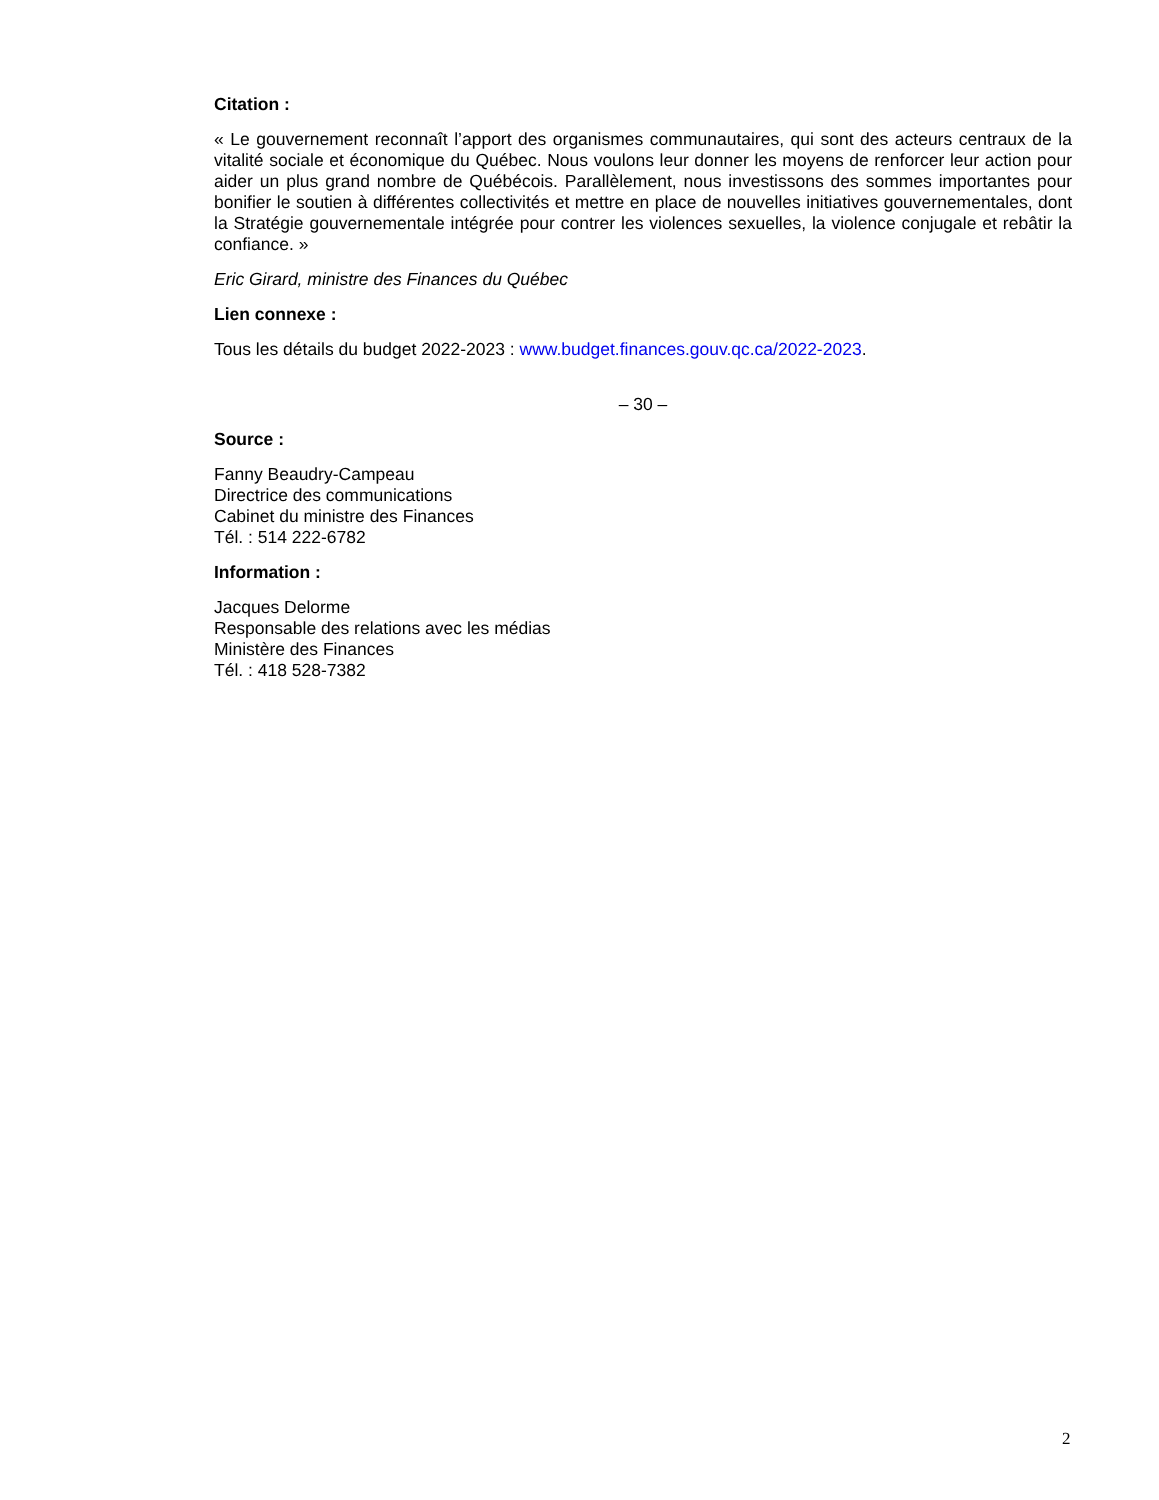Citation :
« Le gouvernement reconnaît l’apport des organismes communautaires, qui sont des acteurs centraux de la vitalité sociale et économique du Québec. Nous voulons leur donner les moyens de renforcer leur action pour aider un plus grand nombre de Québécois. Parallèlement, nous investissons des sommes importantes pour bonifier le soutien à différentes collectivités et mettre en place de nouvelles initiatives gouvernementales, dont la Stratégie gouvernementale intégrée pour contrer les violences sexuelles, la violence conjugale et rebâtir la confiance. »
Eric Girard, ministre des Finances du Québec
Lien connexe :
Tous les détails du budget 2022-2023 : www.budget.finances.gouv.qc.ca/2022-2023.
– 30 –
Source :
Fanny Beaudry-Campeau
Directrice des communications
Cabinet du ministre des Finances
Tél. : 514 222-6782
Information :
Jacques Delorme
Responsable des relations avec les médias
Ministère des Finances
Tél. : 418 528-7382
2